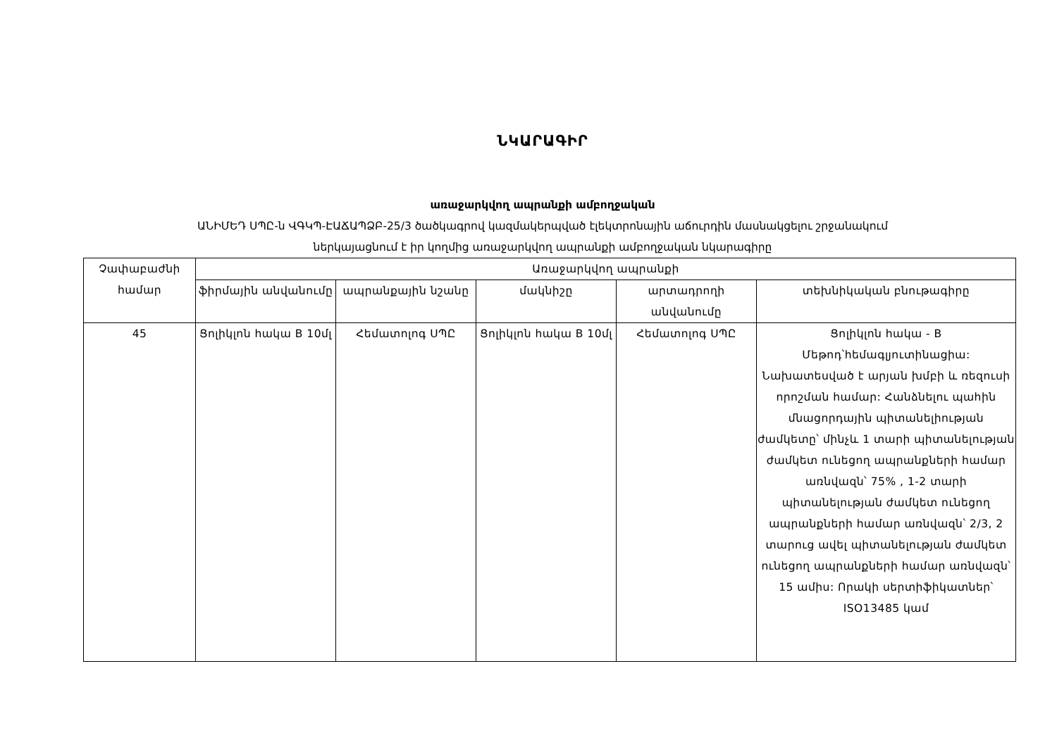ՆԿԱՐԱԳԻՐ
առաջարկվող ապրանքի ամբողջական
ԱՆԻՄԵԴ ՍՊԸ-ն ՎԳԿՊ-ԷԱՃԱՊՁԲ-25/3 ծածկագրով կազմակերպված էլեկտրոնային աճուրդին մասնակցելու շրջանակում
ներկայացնում է իր կողմից առաջարկվող ապրանքի ամբողջական նկարագիրը
| Չափաբաժնի համար | Առաջարկվող ապրանքի | | | | |
| --- | --- | --- | --- | --- | --- |
| | ֆիրմային անվանումը | ապրանքային նշանը | մակնիշը | արտադրողի անվանումը | տեխնիկական բնութագիրը |
| 45 | Ցոլիկլոն հակա B 10մլ | Հեմատոլոգ ՍՊԸ | Ցոլիկլոն հակա B 10մլ | Հեմատոլոգ ՍՊԸ | Ցոլիկլոն հակա - B Մեթոդ՝հեմագլյուտինացիա: Նախատեսված է արյան խմբի և ռեզուսի որոշման համար: Հանձնելու պահին մնացորդային պիտանելիության ժամկետը՝ մինչև 1 տարի պիտանելության ժամկետ ունեցող ապրանքների համար առնվազն՝ 75% , 1-2 տարի պիտանելության ժամկետ ունեցող ապրանքների համար առնվազն՝ 2/3, 2 տարուց ավել պիտանելության ժամկետ ունեցող ապրանքների համար առնվազն՝ 15 ամիս: Որակի սերտիֆիկատներ՝ ISO13485 կամ |